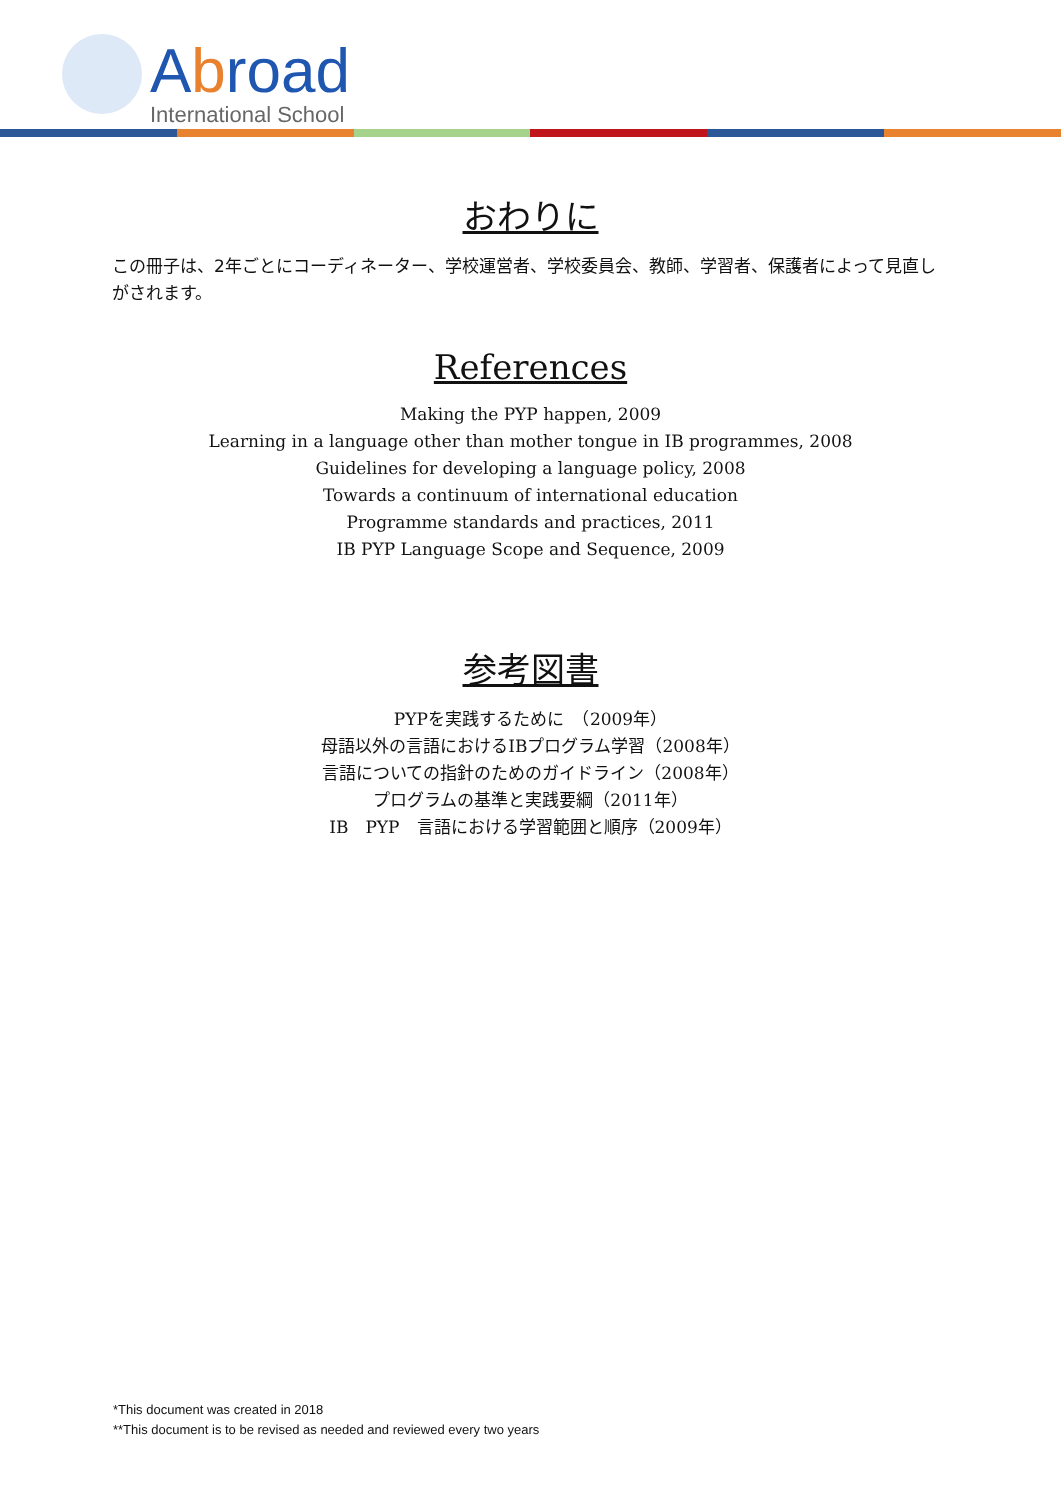Abroad
International School
おわりに
この冊子は、2年ごとにコーディネーター、学校運営者、学校委員会、教師、学習者、保護者によって見直しがされます。
References
Making the PYP happen, 2009
Learning in a language other than mother tongue in IB programmes, 2008
Guidelines for developing a language policy, 2008
Towards a continuum of international education
Programme standards and practices, 2011
IB PYP Language Scope and Sequence, 2009
参考図書
PYPを実践するために　（2009年）
母語以外の言語におけるIBプログラム学習（2008年）
言語についての指針のためのガイドライン（2008年）
プログラムの基準と実践要綱（2011年）
IB　PYP　言語における学習範囲と順序（2009年）
*This document was created in 2018
**This document is to be revised as needed and reviewed every two years